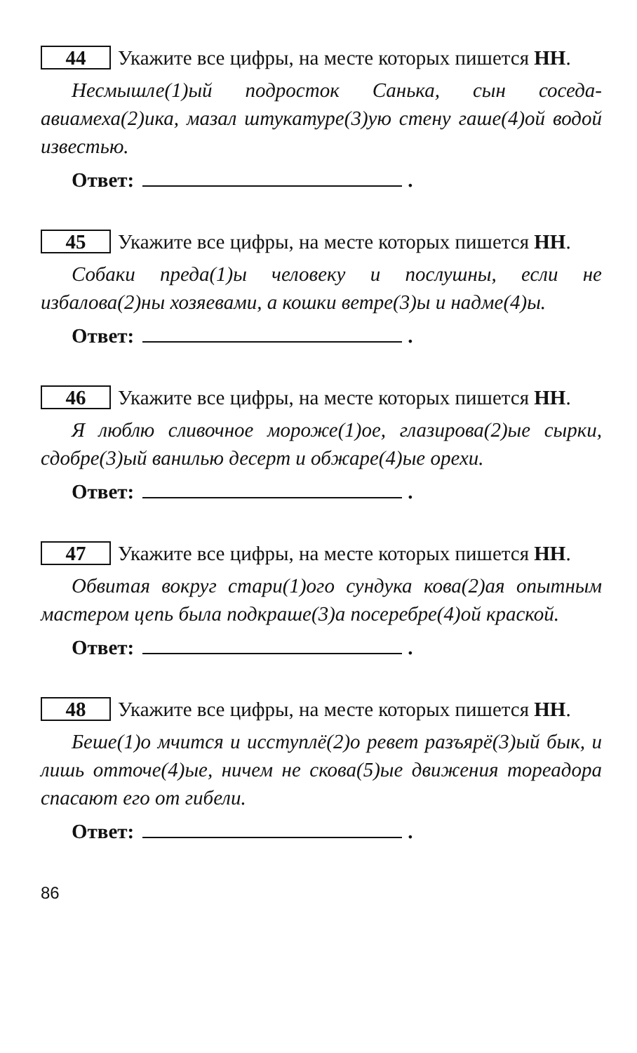44 Укажите все цифры, на месте которых пишется НН.
Несмышле(1)ый подросток Санька, сын соседа-авиамеха(2)ика, мазал штукатуре(3)ую стену гаше(4)ой водой известью.
Ответ: .
45 Укажите все цифры, на месте которых пишется НН.
Собаки преда(1)ы человеку и послушны, если не избалова(2)ны хозяевами, а кошки ветре(3)ы и надме(4)ы.
Ответ: .
46 Укажите все цифры, на месте которых пишется НН.
Я люблю сливочное мороже(1)ое, глазирова(2)ые сырки, сдобре(3)ый ванилью десерт и обжаре(4)ые орехи.
Ответ: .
47 Укажите все цифры, на месте которых пишется НН.
Обвитая вокруг стари(1)ого сундука кова(2)ая опытным мастером цепь была подкраше(3)а посеребре(4)ой краской.
Ответ: .
48 Укажите все цифры, на месте которых пишется НН.
Беше(1)о мчится и исступлё(2)о ревет разъярё(3)ый бык, и лишь отточе(4)ые, ничем не скова(5)ые движения тореадора спасают его от гибели.
Ответ: .
86